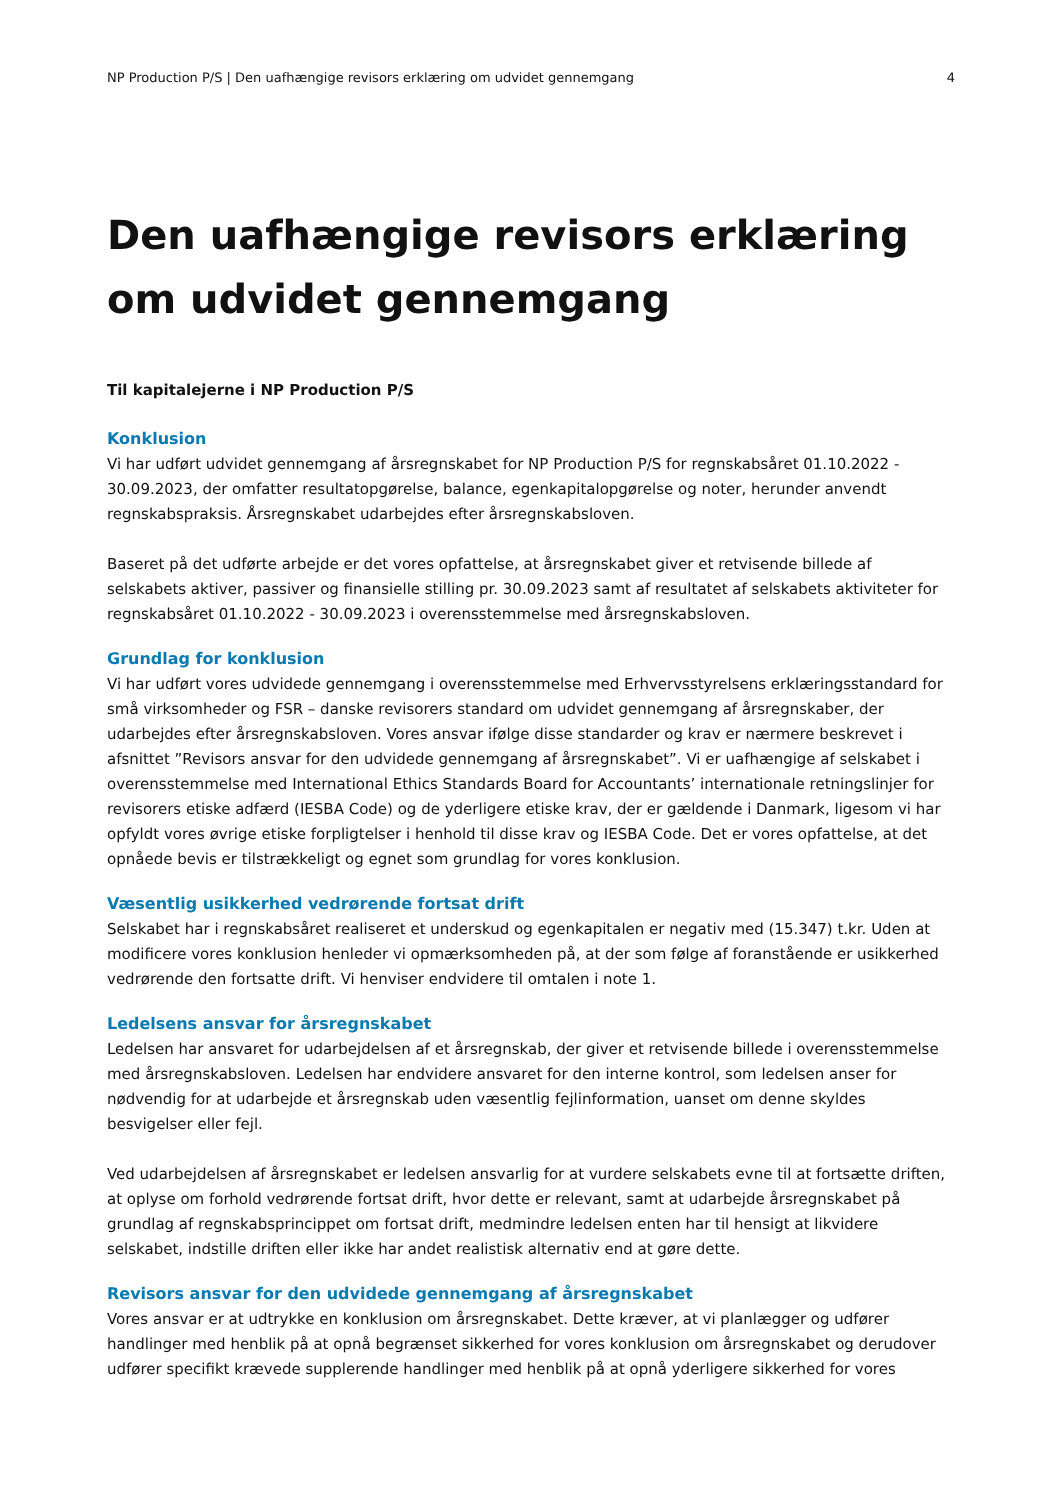NP Production P/S | Den uafhængige revisors erklæring om udvidet gennemgang 4
Den uafhængige revisors erklæring om udvidet gennemgang
Til kapitalejerne i NP Production P/S
Konklusion
Vi har udført udvidet gennemgang af årsregnskabet for NP Production P/S for regnskabsåret 01.10.2022 - 30.09.2023, der omfatter resultatopgørelse, balance, egenkapitalopgørelse og noter, herunder anvendt regnskabspraksis. Årsregnskabet udarbejdes efter årsregnskabsloven.
Baseret på det udførte arbejde er det vores opfattelse, at årsregnskabet giver et retvisende billede af selskabets aktiver, passiver og finansielle stilling pr. 30.09.2023 samt af resultatet af selskabets aktiviteter for regnskabsåret 01.10.2022 - 30.09.2023 i overensstemmelse med årsregnskabsloven.
Grundlag for konklusion
Vi har udført vores udvidede gennemgang i overensstemmelse med Erhvervsstyrelsens erklæringsstandard for små virksomheder og FSR – danske revisorers standard om udvidet gennemgang af årsregnskaber, der udarbejdes efter årsregnskabsloven. Vores ansvar ifølge disse standarder og krav er nærmere beskrevet i afsnittet ”Revisors ansvar for den udvidede gennemgang af årsregnskabet”. Vi er uafhængige af selskabet i overensstemmelse med International Ethics Standards Board for Accountants’ internationale retningslinjer for revisorers etiske adfærd (IESBA Code) og de yderligere etiske krav, der er gældende i Danmark, ligesom vi har opfyldt vores øvrige etiske forpligtelser i henhold til disse krav og IESBA Code. Det er vores opfattelse, at det opnåede bevis er tilstrækkeligt og egnet som grundlag for vores konklusion.
Væsentlig usikkerhed vedrørende fortsat drift
Selskabet har i regnskabsåret realiseret et underskud og egenkapitalen er negativ med (15.347) t.kr. Uden at modificere vores konklusion henleder vi opmærksomheden på, at der som følge af foranstående er usikkerhed vedrørende den fortsatte drift. Vi henviser endvidere til omtalen i note 1.
Ledelsens ansvar for årsregnskabet
Ledelsen har ansvaret for udarbejdelsen af et årsregnskab, der giver et retvisende billede i overensstemmelse med årsregnskabsloven. Ledelsen har endvidere ansvaret for den interne kontrol, som ledelsen anser for nødvendig for at udarbejde et årsregnskab uden væsentlig fejlinformation, uanset om denne skyldes besvigelser eller fejl.
Ved udarbejdelsen af årsregnskabet er ledelsen ansvarlig for at vurdere selskabets evne til at fortsætte driften, at oplyse om forhold vedrørende fortsat drift, hvor dette er relevant, samt at udarbejde årsregnskabet på grundlag af regnskabsprincippet om fortsat drift, medmindre ledelsen enten har til hensigt at likvidere selskabet, indstille driften eller ikke har andet realistisk alternativ end at gøre dette.
Revisors ansvar for den udvidede gennemgang af årsregnskabet
Vores ansvar er at udtrykke en konklusion om årsregnskabet. Dette kræver, at vi planlægger og udfører handlinger med henblik på at opnå begrænset sikkerhed for vores konklusion om årsregnskabet og derudover udfører specifikt krævede supplerende handlinger med henblik på at opnå yderligere sikkerhed for vores